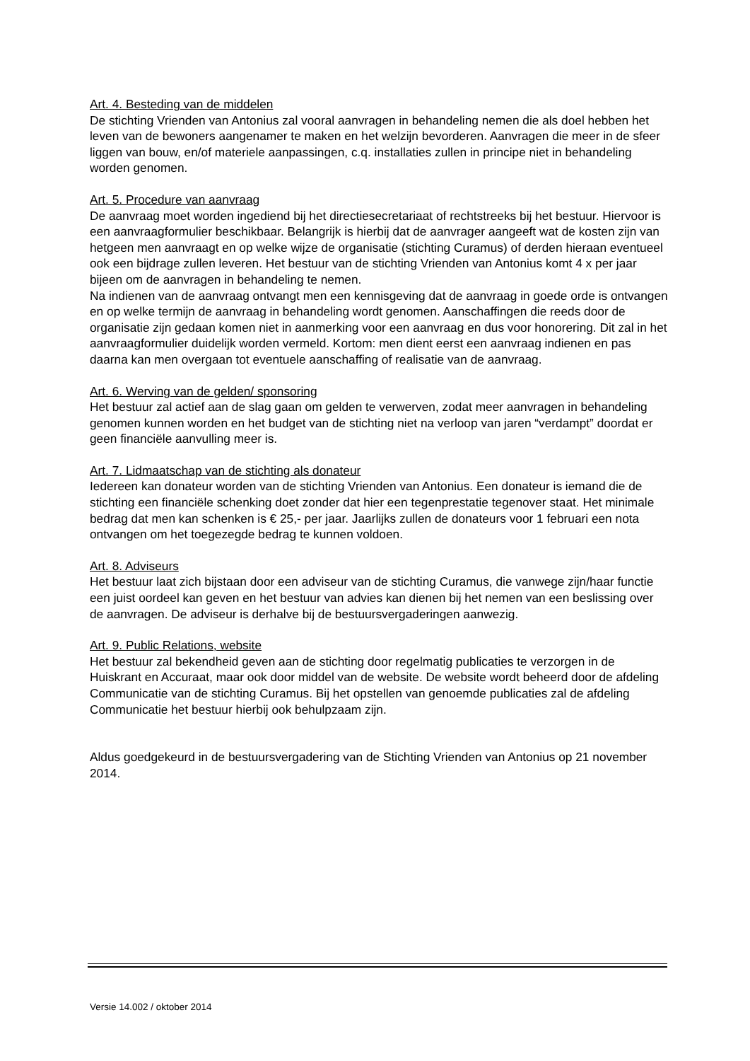Art. 4. Besteding van de middelen
De stichting Vrienden van Antonius zal vooral aanvragen in behandeling nemen die als doel hebben het leven van de bewoners aangenamer te maken en het welzijn bevorderen. Aanvragen die meer in de sfeer liggen van bouw, en/of materiele aanpassingen, c.q. installaties zullen in principe niet in behandeling worden genomen.
Art. 5. Procedure van aanvraag
De aanvraag moet worden ingediend bij het directiesecretariaat of rechtstreeks bij het bestuur. Hiervoor is een aanvraagformulier beschikbaar. Belangrijk is hierbij dat de aanvrager aangeeft wat de kosten zijn van hetgeen men aanvraagt en op welke wijze de organisatie (stichting Curamus) of derden hieraan eventueel ook een bijdrage zullen leveren. Het bestuur van de stichting Vrienden van Antonius komt 4 x per jaar bijeen om de aanvragen in behandeling te nemen.
Na indienen van de aanvraag ontvangt men een kennisgeving dat de aanvraag in goede orde is ontvangen en op welke termijn de aanvraag in behandeling wordt genomen. Aanschaffingen die reeds door de organisatie zijn gedaan komen niet in aanmerking voor een aanvraag en dus voor honorering. Dit zal in het aanvraagformulier duidelijk worden vermeld. Kortom: men dient eerst een aanvraag indienen en pas daarna kan men overgaan tot eventuele aanschaffing of realisatie van de aanvraag.
Art. 6. Werving van de gelden/ sponsoring
Het bestuur zal actief aan de slag gaan om gelden te verwerven, zodat meer aanvragen in behandeling genomen kunnen worden en het budget van de stichting niet na verloop van jaren “verdampt” doordat er geen financiële aanvulling meer is.
Art. 7. Lidmaatschap van de stichting als donateur
Iedereen kan donateur worden van de stichting Vrienden van Antonius. Een donateur is iemand die de stichting een financiële schenking doet zonder dat hier een tegenprestatie tegenover staat. Het minimale bedrag dat men kan schenken is € 25,- per jaar. Jaarlijks zullen de donateurs voor 1 februari een nota ontvangen om het toegezegde bedrag te kunnen voldoen.
Art. 8. Adviseurs
Het bestuur laat zich bijstaan door een adviseur van de stichting Curamus, die vanwege zijn/haar functie een juist oordeel kan geven en het bestuur van advies kan dienen bij het nemen van een beslissing over de aanvragen. De adviseur is derhalve bij de bestuursvergaderingen aanwezig.
Art. 9. Public Relations, website
Het bestuur zal bekendheid geven aan de stichting door regelmatig publicaties te verzorgen in de Huiskrant en Accuraat, maar ook door middel van de website. De website wordt beheerd door de afdeling Communicatie van de stichting Curamus. Bij het opstellen van genoemde publicaties zal de afdeling Communicatie het bestuur hierbij ook behulpzaam zijn.
Aldus goedgekeurd in de bestuursvergadering van de Stichting Vrienden van Antonius op 21 november 2014.
Versie 14.002 / oktober 2014